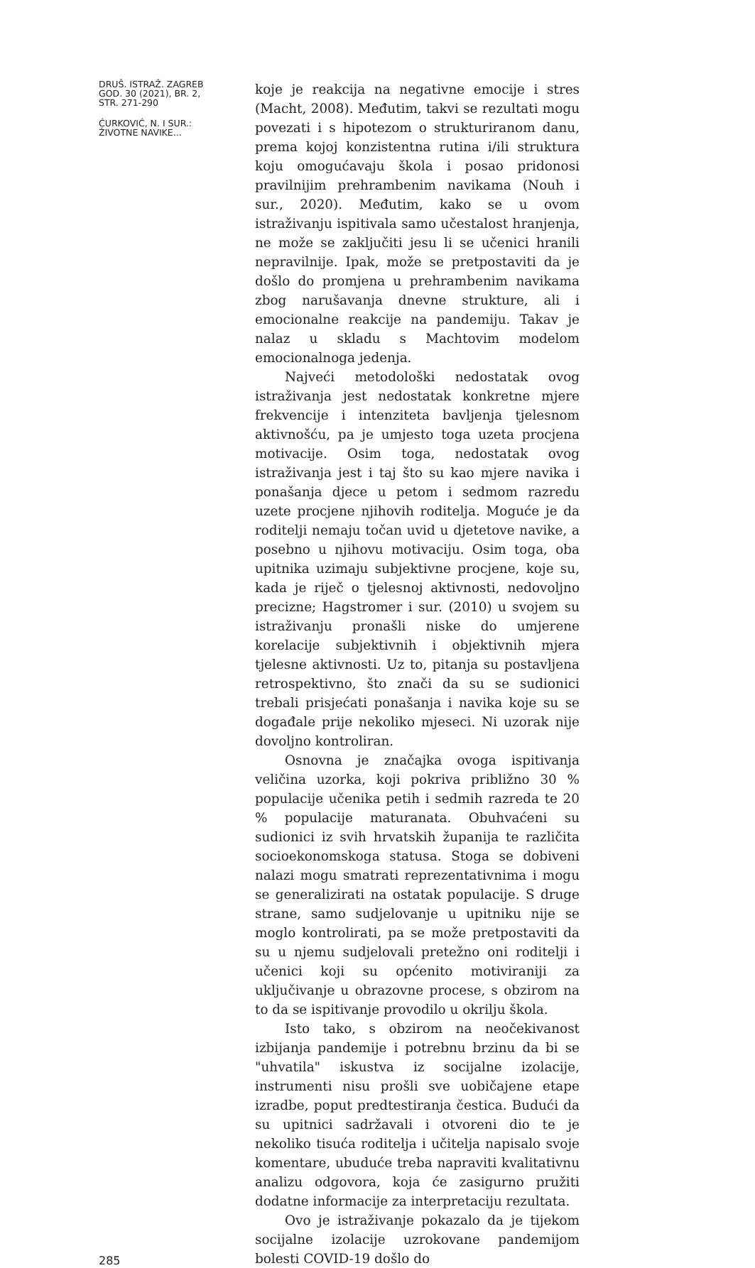DRUŠ. ISTRAŽ. ZAGREB
GOD. 30 (2021), BR. 2,
STR. 271-290
ĆURKOVIĆ, N. I SUR.:
ŽIVOTNE NAVIKE...
285
koje je reakcija na negativne emocije i stres (Macht, 2008). Međutim, takvi se rezultati mogu povezati i s hipotezom o strukturiranom danu, prema kojoj konzistentna rutina i/ili struktura koju omogućavaju škola i posao pridonosi pravilnijim prehrambenim navikama (Nouh i sur., 2020). Međutim, kako se u ovom istraživanju ispitivala samo učestalost hranjenja, ne može se zaključiti jesu li se učenici hranili nepravilnije. Ipak, može se pretpostaviti da je došlo do promjena u prehrambenim navikama zbog narušavanja dnevne strukture, ali i emocionalne reakcije na pandemiju. Takav je nalaz u skladu s Machtovim modelom emocionalnoga jedenja.
Najveći metodološki nedostatak ovog istraživanja jest nedostatak konkretne mjere frekvencije i intenziteta bavljenja tjelesnom aktivnošću, pa je umjesto toga uzeta procjena motivacije. Osim toga, nedostatak ovog istraživanja jest i taj što su kao mjere navika i ponašanja djece u petom i sedmom razredu uzete procjene njihovih roditelja. Moguće je da roditelji nemaju točan uvid u djetetove navike, a posebno u njihovu motivaciju. Osim toga, oba upitnika uzimaju subjektivne procjene, koje su, kada je riječ o tjelesnoj aktivnosti, nedovoljno precizne; Hagstromer i sur. (2010) u svojem su istraživanju pronašli niske do umjerene korelacije subjektivnih i objektivnih mjera tjelesne aktivnosti. Uz to, pitanja su postavljena retrospektivno, što znači da su se sudionici trebali prisjećati ponašanja i navika koje su se događale prije nekoliko mjeseci. Ni uzorak nije dovoljno kontroliran.
Osnovna je značajka ovoga ispitivanja veličina uzorka, koji pokriva približno 30 % populacije učenika petih i sedmih razreda te 20 % populacije maturanata. Obuhvaćeni su sudionici iz svih hrvatskih županija te različita socioekonomskoga statusa. Stoga se dobiveni nalazi mogu smatrati reprezentativnima i mogu se generalizirati na ostatak populacije. S druge strane, samo sudjelovanje u upitniku nije se moglo kontrolirati, pa se može pretpostaviti da su u njemu sudjelovali pretežno oni roditelji i učenici koji su općenito motiviraniji za uključivanje u obrazovne procese, s obzirom na to da se ispitivanje provodilo u okrilju škola.
Isto tako, s obzirom na neočekivanost izbijanja pandemije i potrebnu brzinu da bi se "uhvatila" iskustva iz socijalne izolacije, instrumenti nisu prošli sve uobičajene etape izradbe, poput predtestiranja čestica. Budući da su upitnici sadržavali i otvoreni dio te je nekoliko tisuća roditelja i učitelja napisalo svoje komentare, ubuduće treba napraviti kvalitativnu analizu odgovora, koja će zasigurno pružiti dodatne informacije za interpretaciju rezultata.
Ovo je istraživanje pokazalo da je tijekom socijalne izolacije uzrokovane pandemijom bolesti COVID-19 došlo do